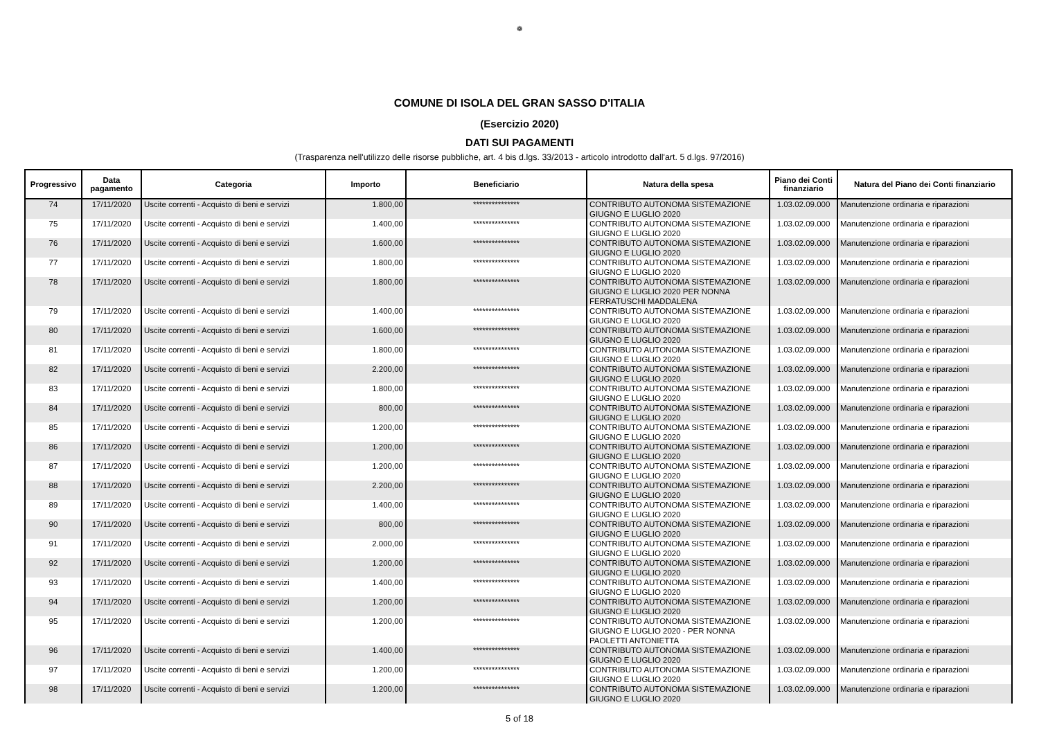❁
COMUNE DI ISOLA DEL GRAN SASSO D'ITALIA
(Esercizio 2020)
DATI SUI PAGAMENTI
(Trasparenza nell'utilizzo delle risorse pubbliche, art. 4 bis d.lgs. 33/2013 - articolo introdotto dall'art. 5 d.lgs. 97/2016)
| Progressivo | Data pagamento | Categoria | Importo | Beneficiario | Natura della spesa | Piano dei Conti finanziario | Natura del Piano dei Conti finanziario |
| --- | --- | --- | --- | --- | --- | --- | --- |
| 74 | 17/11/2020 | Uscite correnti - Acquisto di beni e servizi | 1.800,00 | *************** | CONTRIBUTO AUTONOMA SISTEMAZIONE GIUGNO E LUGLIO 2020 | 1.03.02.09.000 | Manutenzione ordinaria e riparazioni |
| 75 | 17/11/2020 | Uscite correnti - Acquisto di beni e servizi | 1.400,00 | *************** | CONTRIBUTO AUTONOMA SISTEMAZIONE GIUGNO E LUGLIO 2020 | 1.03.02.09.000 | Manutenzione ordinaria e riparazioni |
| 76 | 17/11/2020 | Uscite correnti - Acquisto di beni e servizi | 1.600,00 | *************** | CONTRIBUTO AUTONOMA SISTEMAZIONE GIUGNO E LUGLIO 2020 | 1.03.02.09.000 | Manutenzione ordinaria e riparazioni |
| 77 | 17/11/2020 | Uscite correnti - Acquisto di beni e servizi | 1.800,00 | *************** | CONTRIBUTO AUTONOMA SISTEMAZIONE GIUGNO E LUGLIO 2020 | 1.03.02.09.000 | Manutenzione ordinaria e riparazioni |
| 78 | 17/11/2020 | Uscite correnti - Acquisto di beni e servizi | 1.800,00 | *************** | CONTRIBUTO AUTONOMA SISTEMAZIONE GIUGNO E LUGLIO 2020 PER NONNA FERRATUSCHI MADDALENA | 1.03.02.09.000 | Manutenzione ordinaria e riparazioni |
| 79 | 17/11/2020 | Uscite correnti - Acquisto di beni e servizi | 1.400,00 | *************** | CONTRIBUTO AUTONOMA SISTEMAZIONE GIUGNO E LUGLIO 2020 | 1.03.02.09.000 | Manutenzione ordinaria e riparazioni |
| 80 | 17/11/2020 | Uscite correnti - Acquisto di beni e servizi | 1.600,00 | *************** | CONTRIBUTO AUTONOMA SISTEMAZIONE GIUGNO E LUGLIO 2020 | 1.03.02.09.000 | Manutenzione ordinaria e riparazioni |
| 81 | 17/11/2020 | Uscite correnti - Acquisto di beni e servizi | 1.800,00 | *************** | CONTRIBUTO AUTONOMA SISTEMAZIONE GIUGNO E LUGLIO 2020 | 1.03.02.09.000 | Manutenzione ordinaria e riparazioni |
| 82 | 17/11/2020 | Uscite correnti - Acquisto di beni e servizi | 2.200,00 | *************** | CONTRIBUTO AUTONOMA SISTEMAZIONE GIUGNO E LUGLIO 2020 | 1.03.02.09.000 | Manutenzione ordinaria e riparazioni |
| 83 | 17/11/2020 | Uscite correnti - Acquisto di beni e servizi | 1.800,00 | *************** | CONTRIBUTO AUTONOMA SISTEMAZIONE GIUGNO E LUGLIO 2020 | 1.03.02.09.000 | Manutenzione ordinaria e riparazioni |
| 84 | 17/11/2020 | Uscite correnti - Acquisto di beni e servizi | 800,00 | *************** | CONTRIBUTO AUTONOMA SISTEMAZIONE GIUGNO E LUGLIO 2020 | 1.03.02.09.000 | Manutenzione ordinaria e riparazioni |
| 85 | 17/11/2020 | Uscite correnti - Acquisto di beni e servizi | 1.200,00 | *************** | CONTRIBUTO AUTONOMA SISTEMAZIONE GIUGNO E LUGLIO 2020 | 1.03.02.09.000 | Manutenzione ordinaria e riparazioni |
| 86 | 17/11/2020 | Uscite correnti - Acquisto di beni e servizi | 1.200,00 | *************** | CONTRIBUTO AUTONOMA SISTEMAZIONE GIUGNO E LUGLIO 2020 | 1.03.02.09.000 | Manutenzione ordinaria e riparazioni |
| 87 | 17/11/2020 | Uscite correnti - Acquisto di beni e servizi | 1.200,00 | *************** | CONTRIBUTO AUTONOMA SISTEMAZIONE GIUGNO E LUGLIO 2020 | 1.03.02.09.000 | Manutenzione ordinaria e riparazioni |
| 88 | 17/11/2020 | Uscite correnti - Acquisto di beni e servizi | 2.200,00 | *************** | CONTRIBUTO AUTONOMA SISTEMAZIONE GIUGNO E LUGLIO 2020 | 1.03.02.09.000 | Manutenzione ordinaria e riparazioni |
| 89 | 17/11/2020 | Uscite correnti - Acquisto di beni e servizi | 1.400,00 | *************** | CONTRIBUTO AUTONOMA SISTEMAZIONE GIUGNO E LUGLIO 2020 | 1.03.02.09.000 | Manutenzione ordinaria e riparazioni |
| 90 | 17/11/2020 | Uscite correnti - Acquisto di beni e servizi | 800,00 | *************** | CONTRIBUTO AUTONOMA SISTEMAZIONE GIUGNO E LUGLIO 2020 | 1.03.02.09.000 | Manutenzione ordinaria e riparazioni |
| 91 | 17/11/2020 | Uscite correnti - Acquisto di beni e servizi | 2.000,00 | *************** | CONTRIBUTO AUTONOMA SISTEMAZIONE GIUGNO E LUGLIO 2020 | 1.03.02.09.000 | Manutenzione ordinaria e riparazioni |
| 92 | 17/11/2020 | Uscite correnti - Acquisto di beni e servizi | 1.200,00 | *************** | CONTRIBUTO AUTONOMA SISTEMAZIONE GIUGNO E LUGLIO 2020 | 1.03.02.09.000 | Manutenzione ordinaria e riparazioni |
| 93 | 17/11/2020 | Uscite correnti - Acquisto di beni e servizi | 1.400,00 | *************** | CONTRIBUTO AUTONOMA SISTEMAZIONE GIUGNO E LUGLIO 2020 | 1.03.02.09.000 | Manutenzione ordinaria e riparazioni |
| 94 | 17/11/2020 | Uscite correnti - Acquisto di beni e servizi | 1.200,00 | *************** | CONTRIBUTO AUTONOMA SISTEMAZIONE GIUGNO E LUGLIO 2020 | 1.03.02.09.000 | Manutenzione ordinaria e riparazioni |
| 95 | 17/11/2020 | Uscite correnti - Acquisto di beni e servizi | 1.200,00 | *************** | CONTRIBUTO AUTONOMA SISTEMAZIONE GIUGNO E LUGLIO 2020 - PER NONNA PAOLETTI ANTONIETTA | 1.03.02.09.000 | Manutenzione ordinaria e riparazioni |
| 96 | 17/11/2020 | Uscite correnti - Acquisto di beni e servizi | 1.400,00 | *************** | CONTRIBUTO AUTONOMA SISTEMAZIONE GIUGNO E LUGLIO 2020 | 1.03.02.09.000 | Manutenzione ordinaria e riparazioni |
| 97 | 17/11/2020 | Uscite correnti - Acquisto di beni e servizi | 1.200,00 | *************** | CONTRIBUTO AUTONOMA SISTEMAZIONE GIUGNO E LUGLIO 2020 | 1.03.02.09.000 | Manutenzione ordinaria e riparazioni |
| 98 | 17/11/2020 | Uscite correnti - Acquisto di beni e servizi | 1.200,00 | *************** | CONTRIBUTO AUTONOMA SISTEMAZIONE GIUGNO E LUGLIO 2020 | 1.03.02.09.000 | Manutenzione ordinaria e riparazioni |
5 of 18